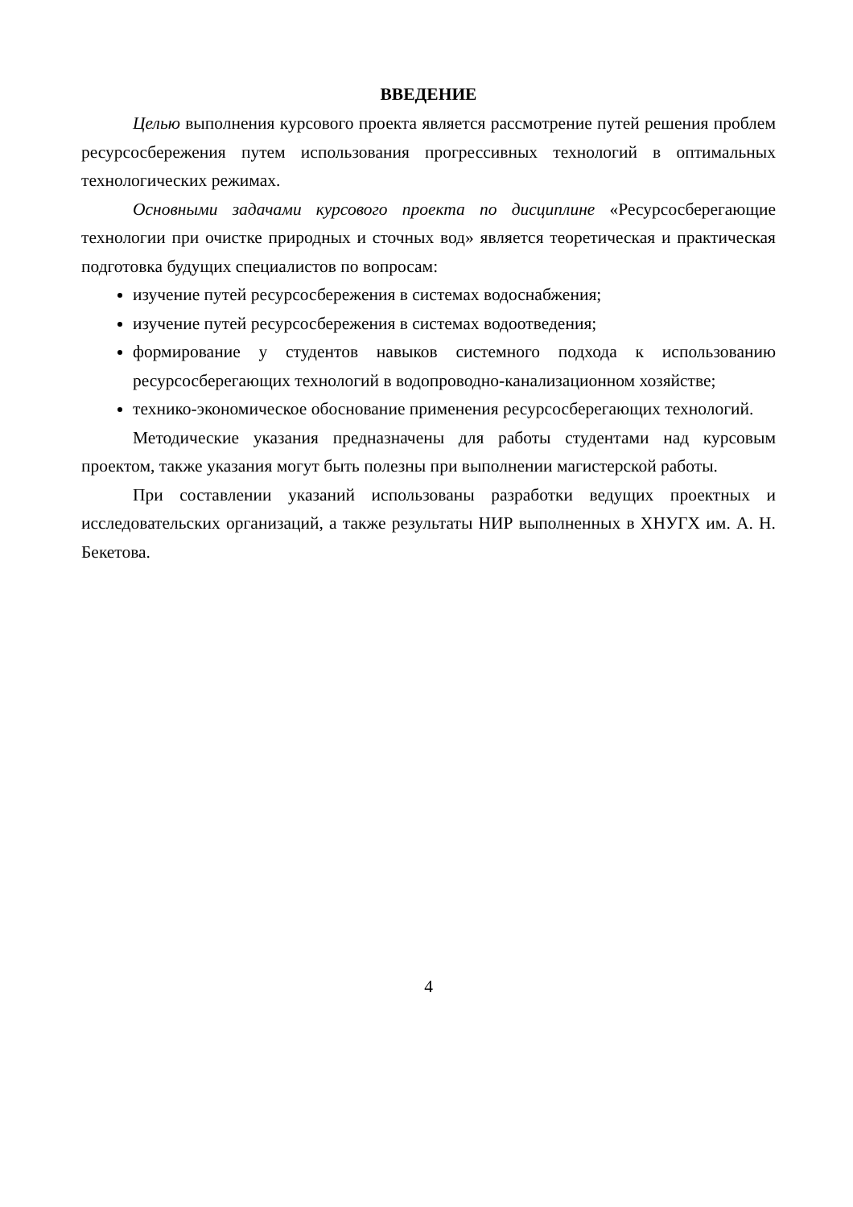ВВЕДЕНИЕ
Целью выполнения курсового проекта является рассмотрение путей решения проблем ресурсосбережения путем использования прогрессивных технологий в оптимальных технологических режимах.
Основными задачами курсового проекта по дисциплине «Ресурсосберегающие технологии при очистке природных и сточных вод» является теоретическая и практическая подготовка будущих специалистов по вопросам:
изучение путей ресурсосбережения в системах водоснабжения;
изучение путей ресурсосбережения в системах водоотведения;
формирование у студентов навыков системного подхода к использованию ресурсосберегающих технологий в водопроводно-канализационном хозяйстве;
технико-экономическое обоснование применения ресурсосберегающих технологий.
Методические указания предназначены для работы студентами над курсовым проектом, также указания могут быть полезны при выполнении магистерской работы.
При составлении указаний использованы разработки ведущих проектных и исследовательских организаций, а также результаты НИР выполненных в ХНУГХ им. А. Н. Бекетова.
4